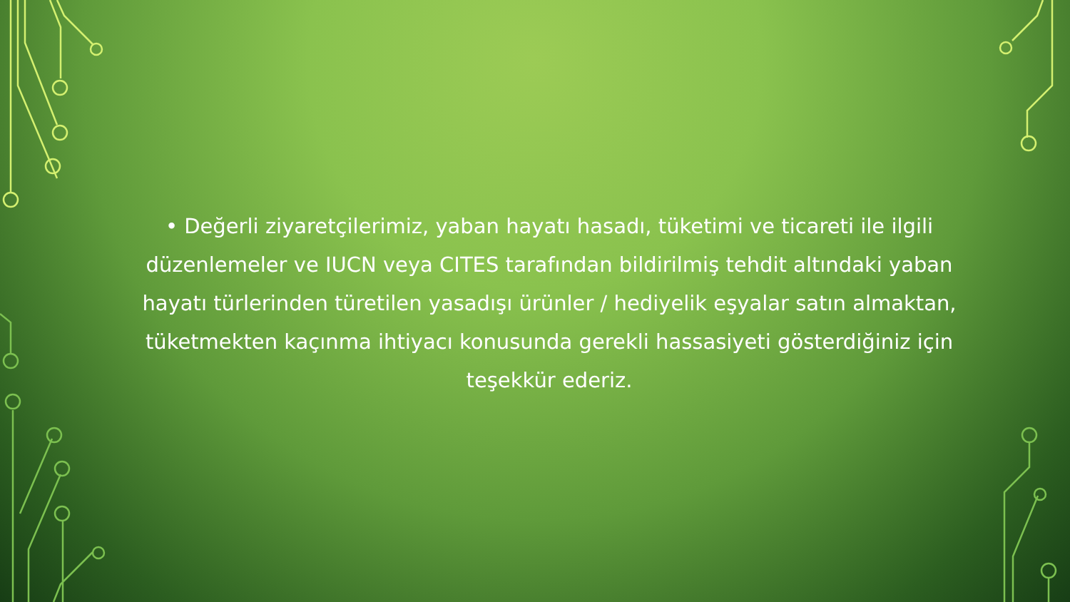• Değerli ziyaretçilerimiz, yaban hayatı hasadı, tüketimi ve ticareti ile ilgili düzenlemeler ve IUCN veya CITES tarafından bildirilmiş tehdit altındaki yaban hayatı türlerinden türetilen yasadışı ürünler / hediyelik eşyalar satın almaktan, tüketmekten kaçınma ihtiyacı konusunda gerekli hassasiyeti gösterdiğiniz için teşekkür ederiz.